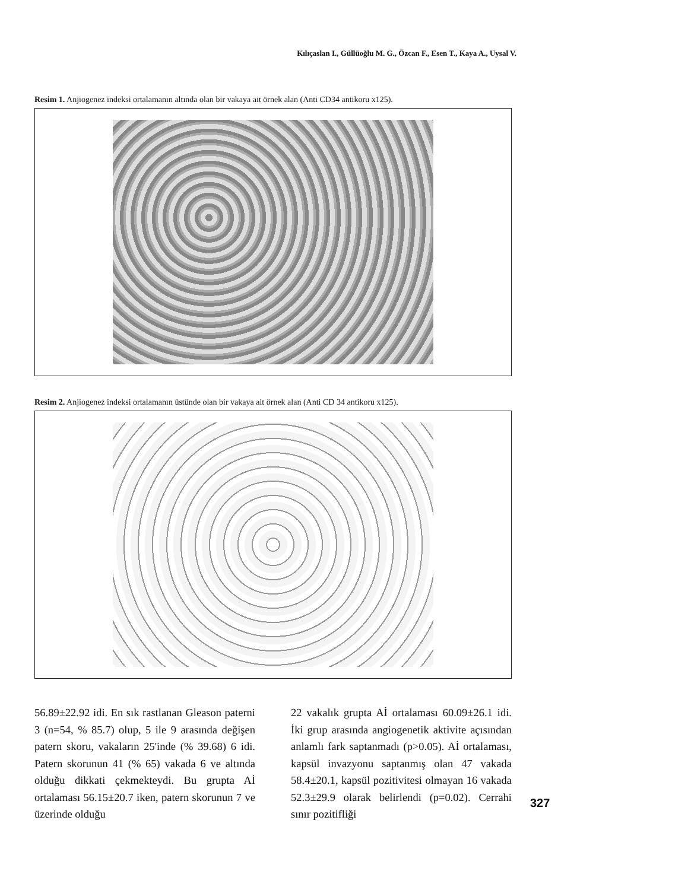Kılıçaslan I., Güllüoğlu M. G., Özcan F., Esen T., Kaya A., Uysal V.
Resim 1. Anjiogenez indeksi ortalamanın altında olan bir vakaya ait örnek alan (Anti CD34 antikoru x125).
Resim 2. Anjiogenez indeksi ortalamanın üstünde olan bir vakaya ait örnek alan (Anti CD 34 antikoru x125).
56.89±22.92 idi. En sık rastlanan Gleason paterni 3 (n=54, % 85.7) olup, 5 ile 9 arasında değişen patern skoru, vakaların 25'inde (% 39.68) 6 idi. Patern skorunun 41 (% 65) vakada 6 ve altında olduğu dikkati çekmekteydi. Bu grupta Aİ ortalaması 56.15±20.7 iken, patern skorunun 7 ve üzerinde olduğu
22 vakalık grupta Aİ ortalaması 60.09±26.1 idi. İki grup arasında angiogenetik aktivite açısından anlamlı fark saptanmadı (p>0.05). Aİ ortalaması, kapsül invazyonu saptanmış olan 47 vakada 58.4±20.1, kapsül pozitivitesi olmayan 16 vakada 52.3±29.9 olarak belirlendi (p=0.02). Cerrahi sınır pozitifliği
327